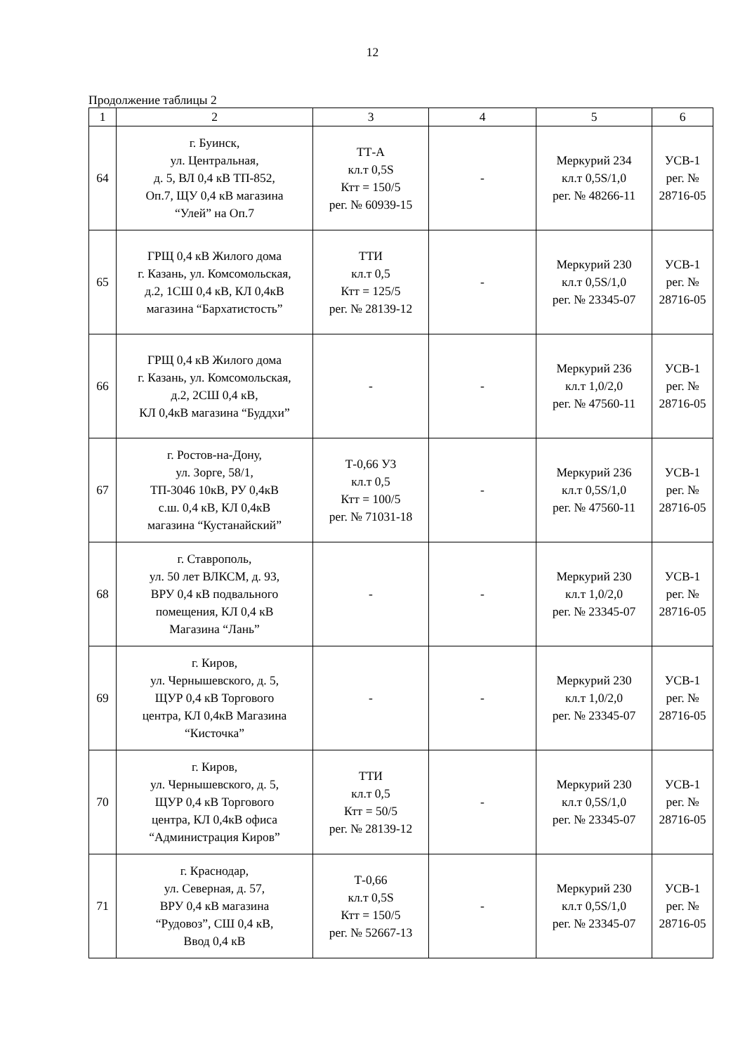12
Продолжение таблицы 2
| 1 | 2 | 3 | 4 | 5 | 6 |
| 64 | г. Буинск, ул. Центральная, д. 5, ВЛ 0,4 кВ ТП-852, Оп.7, ЩУ 0,4 кВ магазина “Улей” на Оп.7 | ТТ-А кл.т 0,5S Ктт = 150/5 рег. № 60939-15 | - | Меркурий 234 кл.т 0,5S/1,0 рег. № 48266-11 | УСВ-1 рег. № 28716-05 |
| 65 | ГРЩ 0,4 кВ Жилого дома г. Казань, ул. Комсомольская, д.2, 1СШ 0,4 кВ, КЛ 0,4кВ магазина “Бархатистость” | ТТИ кл.т 0,5 Ктт = 125/5 рег. № 28139-12 | - | Меркурий 230 кл.т 0,5S/1,0 рег. № 23345-07 | УСВ-1 рег. № 28716-05 |
| 66 | ГРЩ 0,4 кВ Жилого дома г. Казань, ул. Комсомольская, д.2, 2СШ 0,4 кВ, КЛ 0,4кВ магазина “Буддхи” | - | - | Меркурий 236 кл.т 1,0/2,0 рег. № 47560-11 | УСВ-1 рег. № 28716-05 |
| 67 | г. Ростов-на-Дону, ул. Зорге, 58/1, ТП-3046 10кВ, РУ 0,4кВ с.ш. 0,4 кВ, КЛ 0,4кВ магазина “Кустанайский” | Т-0,66 У3 кл.т 0,5 Ктт = 100/5 рег. № 71031-18 | - | Меркурий 236 кл.т 0,5S/1,0 рег. № 47560-11 | УСВ-1 рег. № 28716-05 |
| 68 | г. Ставрополь, ул. 50 лет ВЛКСМ, д. 93, ВРУ 0,4 кВ подвального помещения, КЛ 0,4 кВ Магазина “Лань” | - | - | Меркурий 230 кл.т 1,0/2,0 рег. № 23345-07 | УСВ-1 рег. № 28716-05 |
| 69 | г. Киров, ул. Чернышевского, д. 5, ЩУР 0,4 кВ Торгового центра, КЛ 0,4кВ Магазина “Кисточка” | - | - | Меркурий 230 кл.т 1,0/2,0 рег. № 23345-07 | УСВ-1 рег. № 28716-05 |
| 70 | г. Киров, ул. Чернышевского, д. 5, ЩУР 0,4 кВ Торгового центра, КЛ 0,4кВ офиса “Администрация Киров” | ТТИ кл.т 0,5 Ктт = 50/5 рег. № 28139-12 | - | Меркурий 230 кл.т 0,5S/1,0 рег. № 23345-07 | УСВ-1 рег. № 28716-05 |
| 71 | г. Краснодар, ул. Северная, д. 57, ВРУ 0,4 кВ магазина “Рудовоз”, СШ 0,4 кВ, Ввод 0,4 кВ | Т-0,66 кл.т 0,5S Ктт = 150/5 рег. № 52667-13 | - | Меркурий 230 кл.т 0,5S/1,0 рег. № 23345-07 | УСВ-1 рег. № 28716-05 |